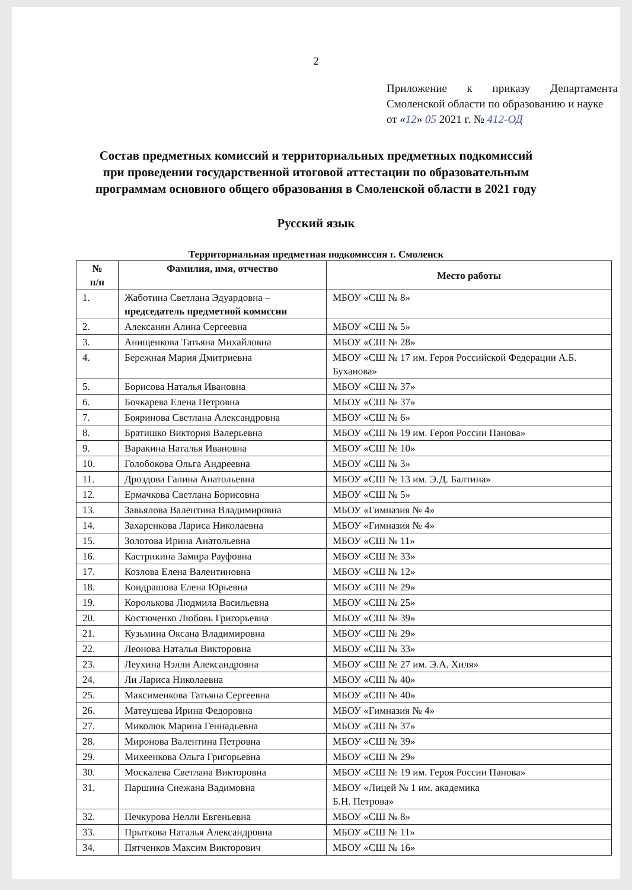2
Приложение к приказу Департамента Смоленской области по образованию и науке
от «12» 05 2021 г. № 412-ОД
Состав предметных комиссий и территориальных предметных подкомиссий
при проведении государственной итоговой аттестации по образовательным
программам основного общего образования в Смоленской области в 2021 году
Русский язык
Территориальная предметная подкомиссия г. Смоленск
| № п/п | Фамилия, имя, отчество | Место работы |
| --- | --- | --- |
| 1. | Жаботина Светлана Эдуардовна – председатель предметной комиссии | МБОУ «СШ № 8» |
| 2. | Алексанян Алина Сергеевна | МБОУ «СШ № 5» |
| 3. | Анищенкова Татьяна Михайловна | МБОУ «СШ № 28» |
| 4. | Бережная Мария Дмитриевна | МБОУ «СШ № 17 им. Героя Российской Федерации А.Б. Буханова» |
| 5. | Борисова Наталья Ивановна | МБОУ «СШ № 37» |
| 6. | Бочкарева Елена Петровна | МБОУ «СШ № 37» |
| 7. | Бояринова Светлана Александровна | МБОУ «СШ № 6» |
| 8. | Братишко Виктория Валерьевна | МБОУ «СШ № 19 им. Героя России Панова» |
| 9. | Варакина Наталья Ивановна | МБОУ «СШ № 10» |
| 10. | Голобокова Ольга Андреевна | МБОУ «СШ № 3» |
| 11. | Дроздова Галина Анатольевна | МБОУ «СШ № 13 им. Э.Д. Балтина» |
| 12. | Ермачкова Светлана Борисовна | МБОУ «СШ № 5» |
| 13. | Завьялова Валентина Владимировна | МБОУ «Гимназия № 4» |
| 14. | Захаренкова Лариса Николаевна | МБОУ «Гимназия № 4» |
| 15. | Золотова Ирина Анатольевна | МБОУ «СШ № 11» |
| 16. | Кастрикина Замира Рауфовна | МБОУ «СШ № 33» |
| 17. | Козлова Елена Валентиновна | МБОУ «СШ № 12» |
| 18. | Кондрашова Елена Юрьевна | МБОУ «СШ № 29» |
| 19. | Королькова Людмила Васильевна | МБОУ «СШ № 25» |
| 20. | Костюченко Любовь Григорьевна | МБОУ «СШ № 39» |
| 21. | Кузьмина Оксана Владимировна | МБОУ «СШ № 29» |
| 22. | Леонова Наталья Викторовна | МБОУ «СШ № 33» |
| 23. | Леухина Нэлли Александровна | МБОУ «СШ № 27 им. Э.А. Хиля» |
| 24. | Ли Лариса Николаевна | МБОУ «СШ № 40» |
| 25. | Максименкова Татьяна Сергеевна | МБОУ «СШ № 40» |
| 26. | Матеушева Ирина Федоровна | МБОУ «Гимназия № 4» |
| 27. | Миколюк Марина Геннадьевна | МБОУ «СШ № 37» |
| 28. | Миронова Валентина Петровна | МБОУ «СШ № 39» |
| 29. | Михеенкова Ольга Григорьевна | МБОУ «СШ № 29» |
| 30. | Москалева Светлана Викторовна | МБОУ «СШ № 19 им. Героя России Панова» |
| 31. | Паршина Снежана Вадимовна | МБОУ «Лицей № 1 им. академика Б.Н. Петрова» |
| 32. | Печкурова Нелли Евгеньевна | МБОУ «СШ № 8» |
| 33. | Прыткова Наталья Александровна | МБОУ «СШ № 11» |
| 34. | Пятченков Максим Викторович | МБОУ «СШ № 16» |